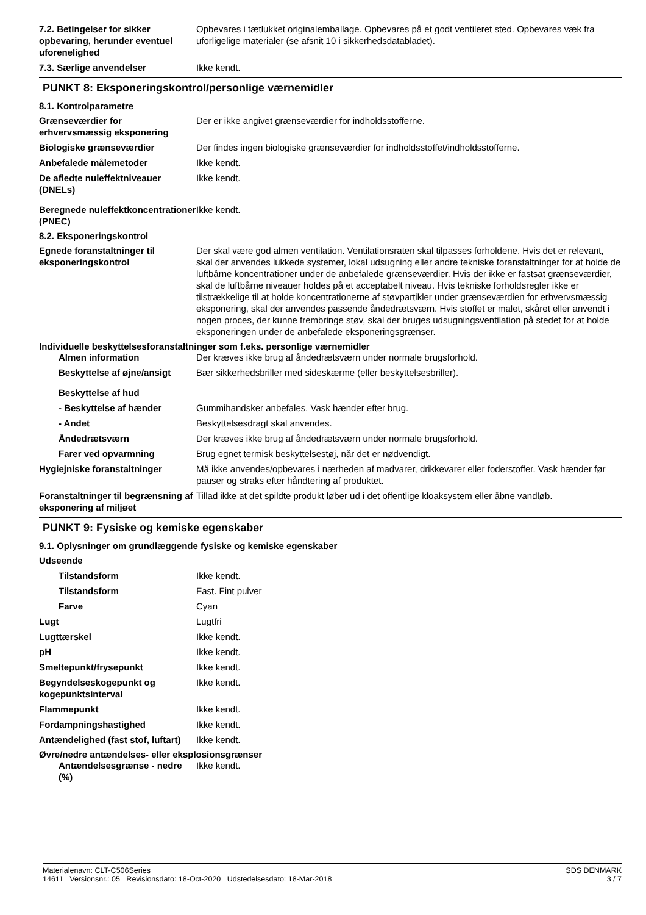7.2. Betingelser for sikker opbevaring, herunder eventuel uforenelighed
Opbevares i tætlukket originalemballage. Opbevares på et godt ventileret sted. Opbevares væk fra uforligelige materialer (se afsnit 10 i sikkerhedsdatabladet).
7.3. Særlige anvendelser Ikke kendt.
PUNKT 8: Eksponeringskontrol/personlige værnemidler
8.1. Kontrolparametre
Grænseværdier for erhvervsmæssig eksponering
Der er ikke angivet grænseværdier for indholdsstofferne.
Biologiske grænseværdier Der findes ingen biologiske grænseværdier for indholdsstoffet/indholdsstofferne.
Anbefalede målemetoder Ikke kendt.
De afledte nuleffektniveauer (DNELs)
Ikke kendt.
Beregnede nuleffektkoncentrationer (PNEC)
Ikke kendt.
8.2. Eksponeringskontrol
Egnede foranstaltninger til eksponeringskontrol
Der skal være god almen ventilation. Ventilationsraten skal tilpasses forholdene. Hvis det er relevant, skal der anvendes lukkede systemer, lokal udsugning eller andre tekniske foranstaltninger for at holde de luftbårne koncentrationer under de anbefalede grænseværdier. Hvis der ikke er fastsat grænseværdier, skal de luftbårne niveauer holdes på et acceptabelt niveau. Hvis tekniske forholdsregler ikke er tilstrækkelige til at holde koncentrationerne af støvpartikler under grænseværdien for erhvervsmæssig eksponering, skal der anvendes passende åndedrætsværn. Hvis stoffet er malet, skåret eller anvendt i nogen proces, der kunne frembringe støv, skal der bruges udsugningsventilation på stedet for at holde eksponeringen under de anbefalede eksponeringsgrænser.
Individuelle beskyttelsesforanstaltninger som f.eks. personlige værnemidler
Almen information Der kræves ikke brug af åndedrætsværn under normale brugsforhold.
Beskyttelse af øjne/ansigt
Bær sikkerhedsbriller med sideskærme (eller beskyttelsesbriller).
Beskyttelse af hud
- Beskyttelse af hænder Gummihandsker anbefales. Vask hænder efter brug.
- Andet Beskyttelsesdragt skal anvendes.
Åndedrætsværn Der kræves ikke brug af åndedrætsværn under normale brugsforhold.
Farer ved opvarmning Brug egnet termisk beskyttelsestøj, når det er nødvendigt.
Hygiejniske foranstaltninger Må ikke anvendes/opbevares i nærheden af madvarer, drikkevarer eller foderstoffer. Vask hænder før pauser og straks efter håndtering af produktet.
Foranstaltninger til begrænsning af eksponering af miljøet
Tillad ikke at det spildte produkt løber ud i det offentlige kloaksystem eller åbne vandløb.
PUNKT 9: Fysiske og kemiske egenskaber
9.1. Oplysninger om grundlæggende fysiske og kemiske egenskaber
Udseende
Tilstandsform Ikke kendt.
Tilstandsform Fast. Fint pulver
Farve Cyan
Lugt Lugtfri
Lugttærskel Ikke kendt.
pH Ikke kendt.
Smeltepunkt/frysepunkt Ikke kendt.
Begyndelseskogepunkt og kogepunktsinterval
Ikke kendt.
Flammepunkt Ikke kendt.
Fordampningshastighed Ikke kendt.
Antændelighed (fast stof, luftart)
Ikke kendt.
Øvre/nedre antændelses- eller eksplosionsgrænser
Antændelsesgrænse - nedre (%)
Ikke kendt.
SDS DENMARK
3 / 7
Materialenavn: CLT-C506Series
14611 Versionsnr.: 05 Revisionsdato: 18-Oct-2020 Udstedelsesdato: 18-Mar-2018